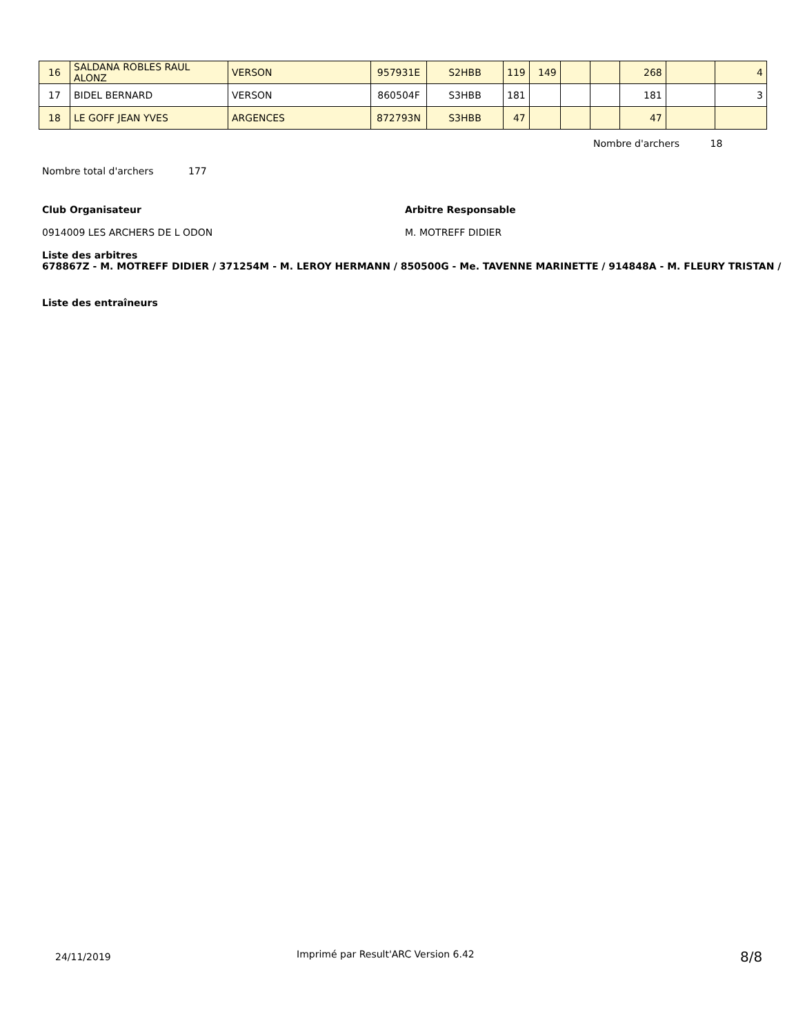| 16 | SALDANA ROBLES RAUL ALONZ | VERSON | 957931E | S2HBB | 119 | 149 | | | 268 | | 4 |
| 17 | BIDEL BERNARD | VERSON | 860504F | S3HBB | 181 | | | | 181 | | 3 |
| 18 | LE GOFF JEAN YVES | ARGENCES | 872793N | S3HBB | 47 | | | | 47 | | |
Nombre d'archers 18
Nombre total d'archers 177
Club Organisateur Arbitre Responsable
0914009 LES ARCHERS DE L ODON M. MOTREFF DIDIER
Liste des arbitres
678867Z - M. MOTREFF DIDIER / 371254M - M. LEROY HERMANN / 850500G - Me. TAVENNE MARINETTE / 914848A - M. FLEURY TRISTAN /
Liste des entraîneurs
24/11/2019
Imprimé par Result'ARC Version 6.42
8/8